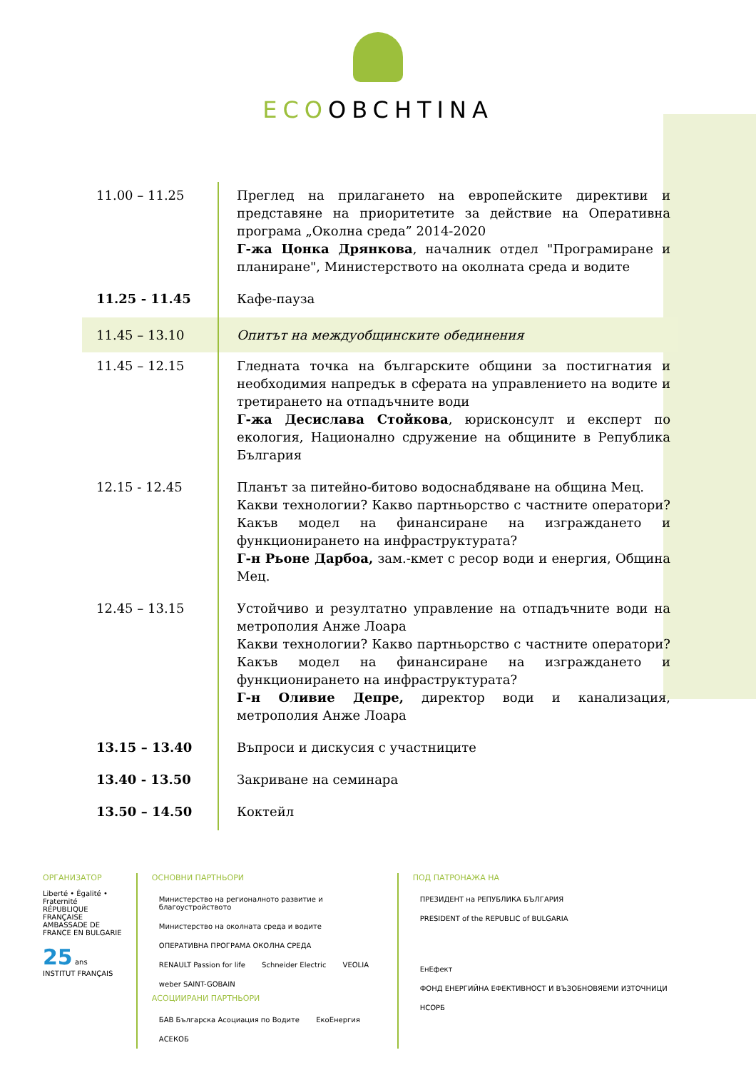ECOOBCHTINA
| 11.00 – 11.25 | Преглед на прилагането на европейските директиви и представяне на приоритетите за действие на Оперативна програма „Околна среда” 2014-2020 Г-жа Цонка Дрянкова , началник отдел "Програмиране и планиране", Министерството на околната среда и водите |
| 11.25 - 11.45 | Кафе-пауза |
| 11.45 – 13.10 | Опитът на междуобщинските обединения |
| 11.45 – 12.15 | Гледната точка на българските общини за постигнатия и необходимия напредък в сферата на управлението на водите и третирането на отпадъчните води Г-жа Десислава Стойкова , юрисконсулт и експерт по екология, Национално сдружение на общините в Република България |
| 12.15 - 12.45 | Планът за питейно-битово водоснабдяване на община Мец. Какви технологии? Какво партньорство с частните оператори? Какъв модел на финансиране на изграждането и функционирането на инфраструктурата? Г-н Рьоне Дарбоа, зам.-кмет с ресор води и енергия, Община Мец. |
| 12.45 – 13.15 | Устойчиво и резултатно управление на отпадъчните води на метрополия Анже Лоара Какви технологии? Какво партньорство с частните оператори? Какъв модел на финансиране на изграждането и функционирането на инфраструктурата? Г-н Оливие Депре, директор води и канализация, метрополия Анже Лоара |
| 13.15 – 13.40 | Въпроси и дискусия с участниците |
| 13.40 - 13.50 | Закриване на семинара |
| 13.50 – 14.50 | Коктейл |
ОРГАНИЗАТОР
Liberté • Égalité • Fraternité RÉPUBLIQUE FRANÇAISE
AMBASSADE DE FRANCE EN BULGARIE
25 ans INSTITUT FRANÇAIS
ОСНОВНИ ПАРТНЬОРИ
Министерство на регионалното развитие и благоустройството Министерство на околната среда и водите ОПЕРАТИВНА ПРОГРАМА ОКОЛНА СРЕДА
RENAULT Passion for life Schneider Electric VEOLIA weber SAINT-GOBAIN
АСОЦИИРАНИ ПАРТНЬОРИ
БАВ Българска Асоциация по Водите ЕкоЕнергия АСЕКОБ
ПОД ПАТРОНАЖА НА
ПРЕЗИДЕНТ на РЕПУБЛИКА БЪЛГАРИЯ PRESIDENT of the REPUBLIC of BULGARIA
ЕнЕфект ФОНД ЕНЕРГИЙНА ЕФЕКТИВНОСТ И ВЪЗОБНОВЯЕМИ ИЗТОЧНИЦИ НСОРБ